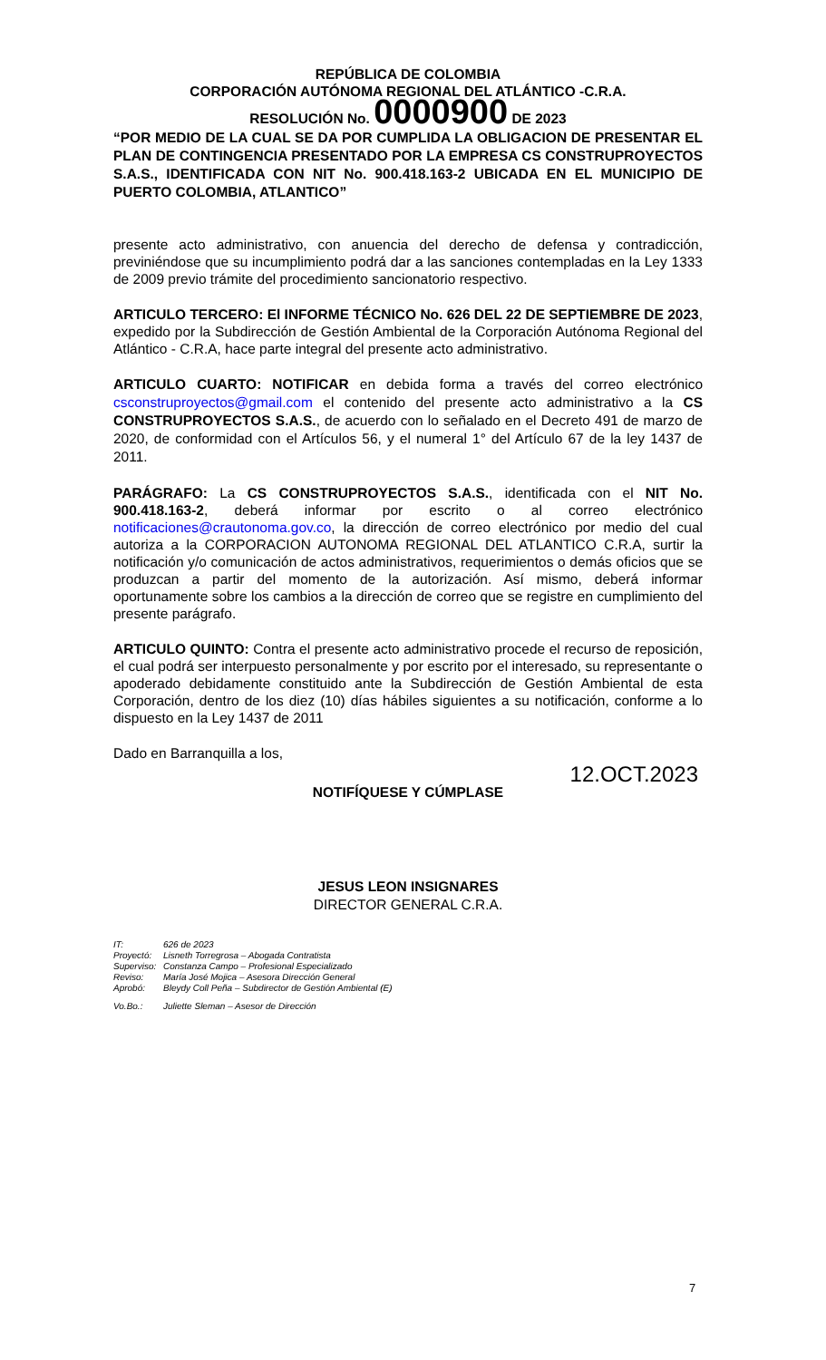REPÚBLICA DE COLOMBIA
CORPORACIÓN AUTÓNOMA REGIONAL DEL ATLÁNTICO -C.R.A.
RESOLUCIÓN No. 0000900 DE 2023
“POR MEDIO DE LA CUAL SE DA POR CUMPLIDA LA OBLIGACION DE PRESENTAR EL PLAN DE CONTINGENCIA PRESENTADO POR LA EMPRESA CS CONSTRUPROYECTOS S.A.S., IDENTIFICADA CON NIT No. 900.418.163-2 UBICADA EN EL MUNICIPIO DE PUERTO COLOMBIA, ATLANTICO”
presente acto administrativo, con anuencia del derecho de defensa y contradicción, previniéndose que su incumplimiento podrá dar a las sanciones contempladas en la Ley 1333 de 2009 previo trámite del procedimiento sancionatorio respectivo.
ARTICULO TERCERO: El INFORME TÉCNICO No. 626 DEL 22 DE SEPTIEMBRE DE 2023, expedido por la Subdirección de Gestión Ambiental de la Corporación Autónoma Regional del Atlántico - C.R.A, hace parte integral del presente acto administrativo.
ARTICULO CUARTO: NOTIFICAR en debida forma a través del correo electrónico csconstruproyectos@gmail.com el contenido del presente acto administrativo a la CS CONSTRUPROYECTOS S.A.S., de acuerdo con lo señalado en el Decreto 491 de marzo de 2020, de conformidad con el Artículos 56, y el numeral 1° del Artículo 67 de la ley 1437 de 2011.
PARÁGRAFO: La CS CONSTRUPROYECTOS S.A.S., identificada con el NIT No. 900.418.163-2, deberá informar por escrito o al correo electrónico notificaciones@crautonoma.gov.co, la dirección de correo electrónico por medio del cual autoriza a la CORPORACION AUTONOMA REGIONAL DEL ATLANTICO C.R.A, surtir la notificación y/o comunicación de actos administrativos, requerimientos o demás oficios que se produzcan a partir del momento de la autorización. Así mismo, deberá informar oportunamente sobre los cambios a la dirección de correo que se registre en cumplimiento del presente parágrafo.
ARTICULO QUINTO: Contra el presente acto administrativo procede el recurso de reposición, el cual podrá ser interpuesto personalmente y por escrito por el interesado, su representante o apoderado debidamente constituido ante la Subdirección de Gestión Ambiental de esta Corporación, dentro de los diez (10) días hábiles siguientes a su notificación, conforme a lo dispuesto en la Ley 1437 de 2011
Dado en Barranquilla a los,
12.OCT.2023
NOTIFÍQUESE Y CÚMPLASE
JESUS LEON INSIGNARES
DIRECTOR GENERAL C.R.A.
IT: 626 de 2023
Proyectó: Lisneth Torregrosa – Abogada Contratista
Superviso: Constanza Campo – Profesional Especializado
Reviso: María José Mojica – Asesora Dirección General
Aprobó: Bleydy Coll Peña – Subdirector de Gestión Ambiental (E)
Vo.Bo.: Juliette Sleman – Asesor de Dirección
7